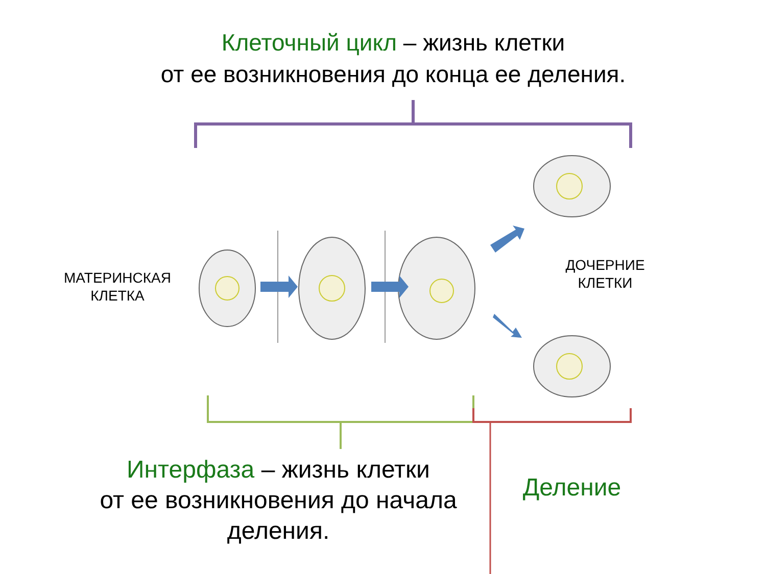Клеточный цикл – жизнь клетки
от ее возникновения до конца ее деления.
МАТЕРИНСКАЯ
КЛЕТКА
ДОЧЕРНИЕ
КЛЕТКИ
Интерфаза – жизнь клетки
от ее возникновения до начала
деления.
Деление